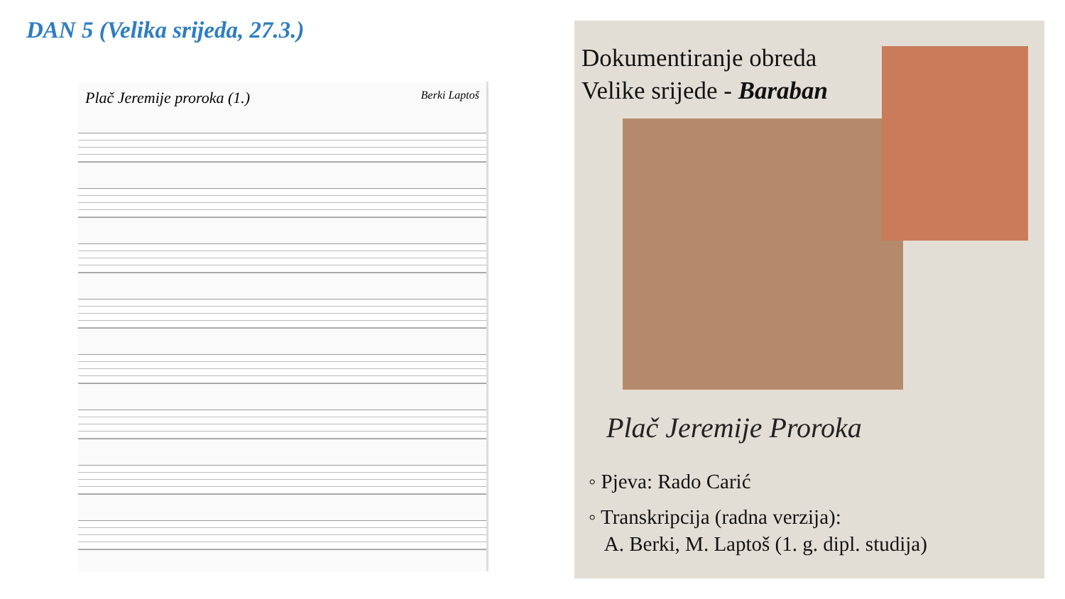DAN 5 (Velika srijeda, 27.3.)
Plač Jeremije proroka (1.) Berki Laptoš
Dokumentiranje obreda
Velike srijede - Baraban
Plač Jeremije Proroka
◦ Pjeva: Rado Carić
◦ Transkripcija (radna verzija):
A. Berki, M. Laptoš (1. g. dipl. studija)